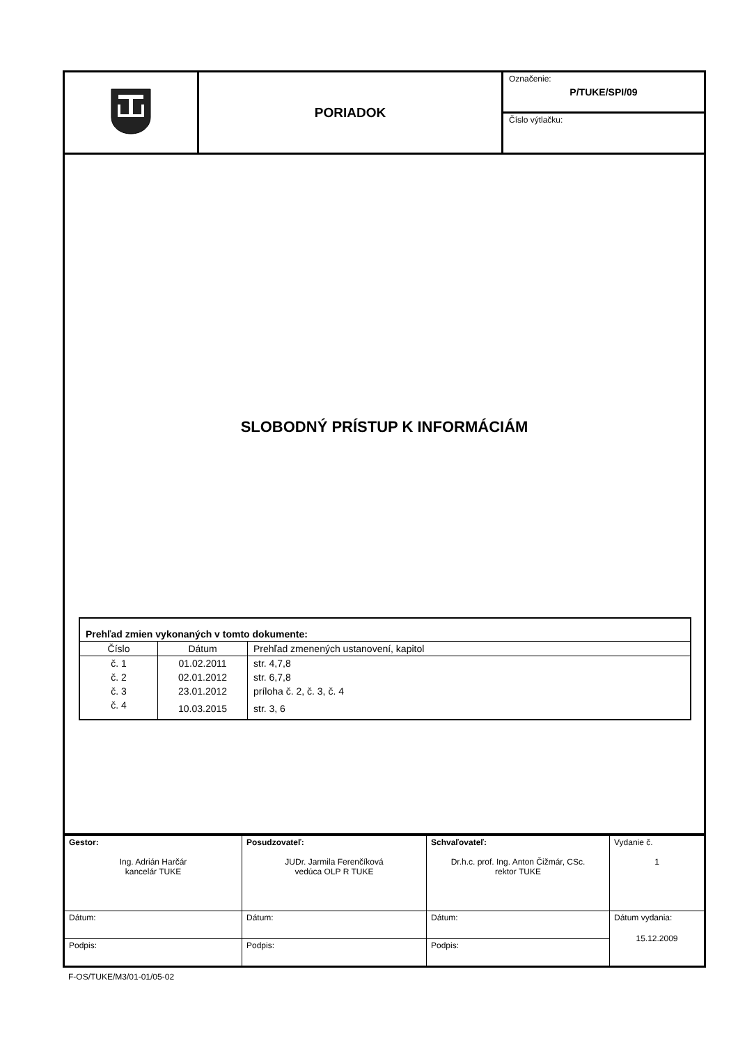| | PORIADOK | Označenie: P/TUKE/SPI/09 |
| | | Číslo výtlačku: |
SLOBODNÝ PRÍSTUP K INFORMÁCIÁM
| Prehľad zmien vykonaných v tomto dokumente: | | |
| --- | --- | --- |
| Číslo | Dátum | Prehľad zmenených ustanovení, kapitol |
| č. 1 | 01.02.2011 | str. 4,7,8 |
| č. 2 | 02.01.2012 | str. 6,7,8 |
| č. 3 | 23.01.2012 | príloha č. 2, č. 3, č. 4 |
| č. 4 | 10.03.2015 | str. 3, 6 |
| Gestor: Ing. Adrián Harčár kancelár TUKE | Posudzovateľ: JUDr. Jarmila Ferenčíková vedúca OLP R TUKE | Schvaľovateľ: Dr.h.c. prof. Ing. Anton Čižmár, CSc. rektor TUKE | Vydanie č. 1 |
| Dátum: | Dátum: | Dátum: | Dátum vydania: 15.12.2009 |
| Podpis: | Podpis: | Podpis: | |
F-OS/TUKE/M3/01-01/05-02